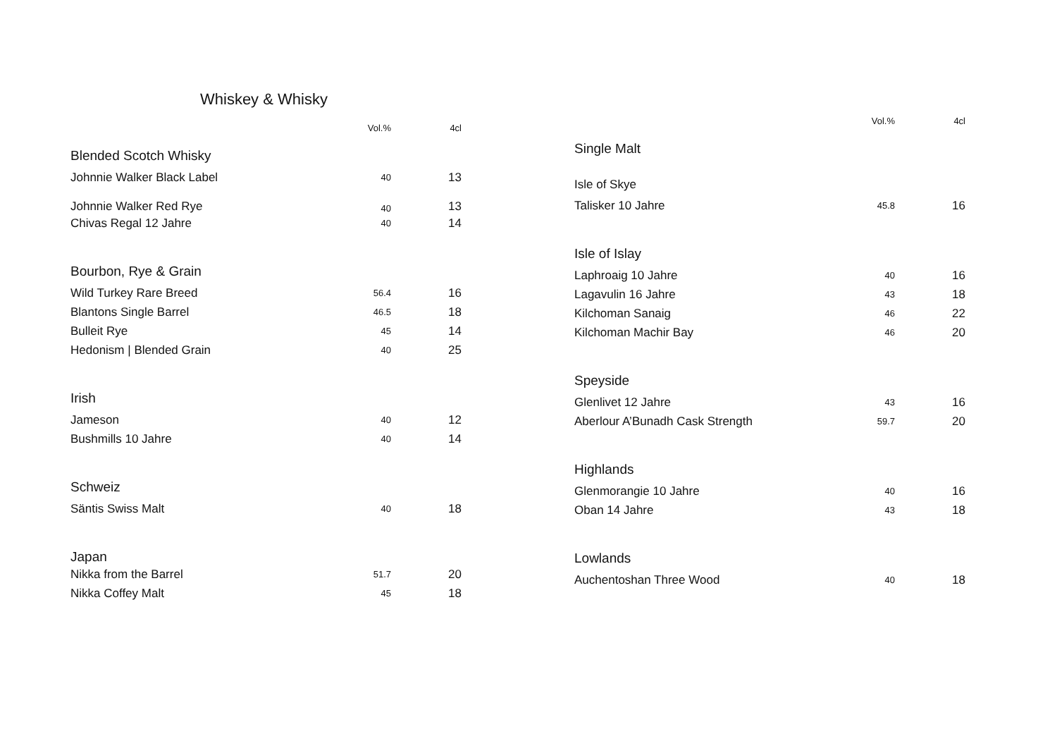Whiskey & Whisky
| | Vol.% | 4cl |
| --- | --- | --- |
| Blended Scotch Whisky | | |
| Johnnie Walker Black Label | 40 | 13 |
| Johnnie Walker Red Rye | 40 | 13 |
| Chivas Regal 12 Jahre | 40 | 14 |
| Bourbon, Rye & Grain | | |
| Wild Turkey Rare Breed | 56.4 | 16 |
| Blantons Single Barrel | 46.5 | 18 |
| Bulleit Rye | 45 | 14 |
| Hedonism / Blended Grain | 40 | 25 |
| Irish | | |
| Jameson | 40 | 12 |
| Bushmills 10 Jahre | 40 | 14 |
| Schweiz | | |
| Säntis Swiss Malt | 40 | 18 |
| Japan | | |
| Nikka from the Barrel | 51.7 | 20 |
| Nikka Coffey Malt | 45 | 18 |
| | Vol.% | 4cl |
| --- | --- | --- |
| Single Malt | | |
| Isle of Skye | | |
| Talisker 10 Jahre | 45.8 | 16 |
| Isle of Islay | | |
| Laphroaig 10 Jahre | 40 | 16 |
| Lagavulin 16 Jahre | 43 | 18 |
| Kilchoman Sanaig | 46 | 22 |
| Kilchoman Machir Bay | 46 | 20 |
| Speyside | | |
| Glenlivet 12 Jahre | 43 | 16 |
| Aberlour A’Bunadh Cask Strength | 59.7 | 20 |
| Highlands | | |
| Glenmorangie 10 Jahre | 40 | 16 |
| Oban 14 Jahre | 43 | 18 |
| Lowlands | | |
| Auchentoshan Three Wood | 40 | 18 |